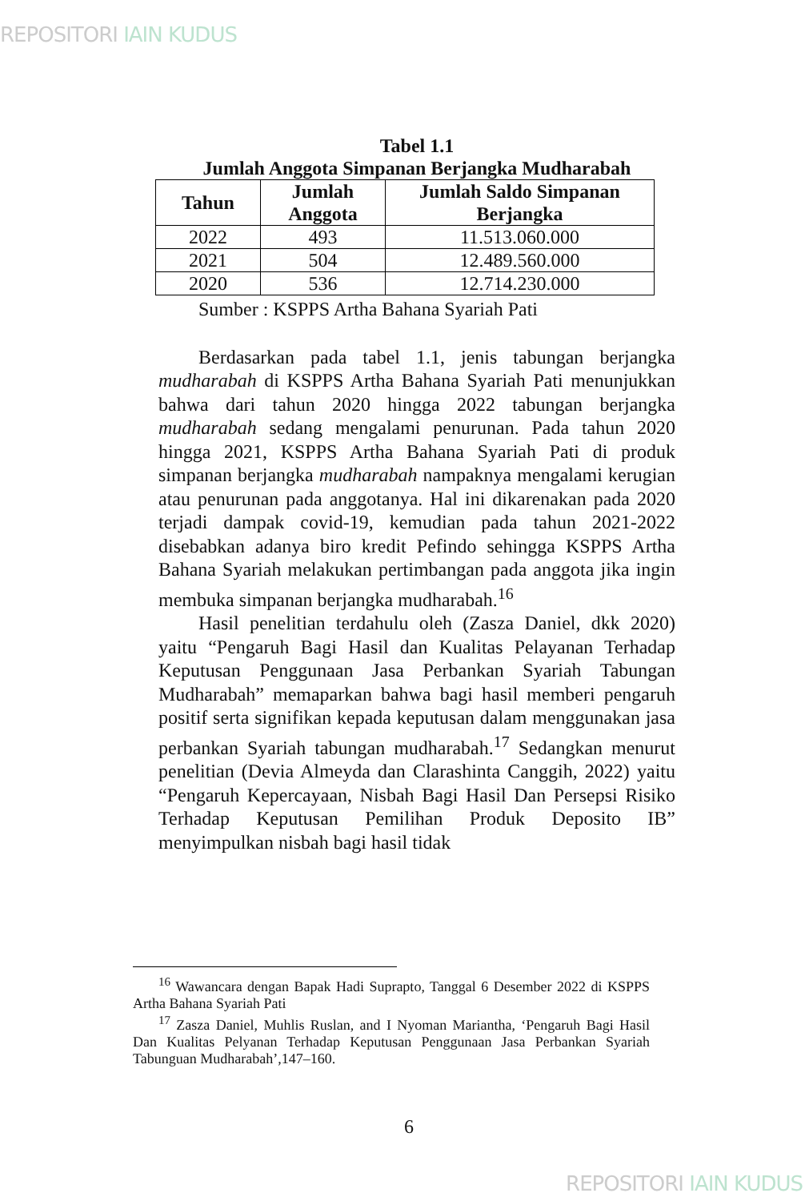REPOSITORI IAIN KUDUS
Tabel 1.1
Jumlah Anggota Simpanan Berjangka Mudharabah
| Tahun | Jumlah Anggota | Jumlah Saldo Simpanan Berjangka |
| --- | --- | --- |
| 2022 | 493 | 11.513.060.000 |
| 2021 | 504 | 12.489.560.000 |
| 2020 | 536 | 12.714.230.000 |
Sumber : KSPPS Artha Bahana Syariah Pati
Berdasarkan pada tabel 1.1, jenis tabungan berjangka mudharabah di KSPPS Artha Bahana Syariah Pati menunjukkan bahwa dari tahun 2020 hingga 2022 tabungan berjangka mudharabah sedang mengalami penurunan. Pada tahun 2020 hingga 2021, KSPPS Artha Bahana Syariah Pati di produk simpanan berjangka mudharabah nampaknya mengalami kerugian atau penurunan pada anggotanya. Hal ini dikarenakan pada 2020 terjadi dampak covid-19, kemudian pada tahun 2021-2022 disebabkan adanya biro kredit Pefindo sehingga KSPPS Artha Bahana Syariah melakukan pertimbangan pada anggota jika ingin membuka simpanan berjangka mudharabah.<sup>16</sup>
Hasil penelitian terdahulu oleh (Zasza Daniel, dkk 2020) yaitu “Pengaruh Bagi Hasil dan Kualitas Pelayanan Terhadap Keputusan Penggunaan Jasa Perbankan Syariah Tabungan Mudharabah” memaparkan bahwa bagi hasil memberi pengaruh positif serta signifikan kepada keputusan dalam menggunakan jasa perbankan Syariah tabungan mudharabah.<sup>17</sup> Sedangkan menurut penelitian (Devia Almeyda dan Clarashinta Canggih, 2022) yaitu “Pengaruh Kepercayaan, Nisbah Bagi Hasil Dan Persepsi Risiko Terhadap Keputusan Pemilihan Produk Deposito IB” menyimpulkan nisbah bagi hasil tidak
<sup>16</sup> Wawancara dengan Bapak Hadi Suprapto, Tanggal 6 Desember 2022 di KSPPS Artha Bahana Syariah Pati
<sup>17</sup> Zasza Daniel, Muhlis Ruslan, and I Nyoman Mariantha, ‘Pengaruh Bagi Hasil Dan Kualitas Pelyanan Terhadap Keputusan Penggunaan Jasa Perbankan Syariah Tabunguan Mudharabah’,147–160.
6
REPOSITORI IAIN KUDUS